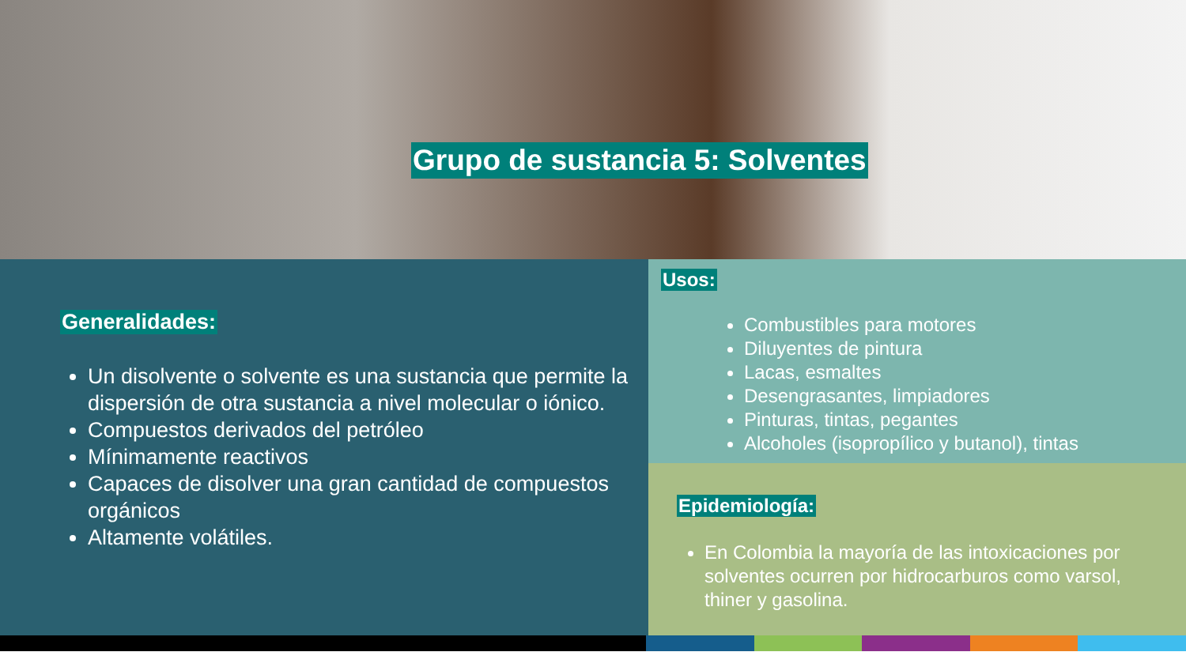Grupo de sustancia 5: Solventes
Generalidades:
Un disolvente o solvente es una sustancia que permite la dispersión de otra sustancia a nivel molecular o iónico.
Compuestos derivados del petróleo
Mínimamente reactivos
Capaces de disolver una gran cantidad de compuestos orgánicos
Altamente volátiles.
Usos:
Combustibles para motores
Diluyentes de pintura
Lacas, esmaltes
Desengrasantes, limpiadores
Pinturas, tintas, pegantes
Alcoholes (isopropílico y butanol), tintas
Epidemiología:
En Colombia la mayoría de las intoxicaciones por solventes ocurren por hidrocarburos como varsol, thiner y gasolina.